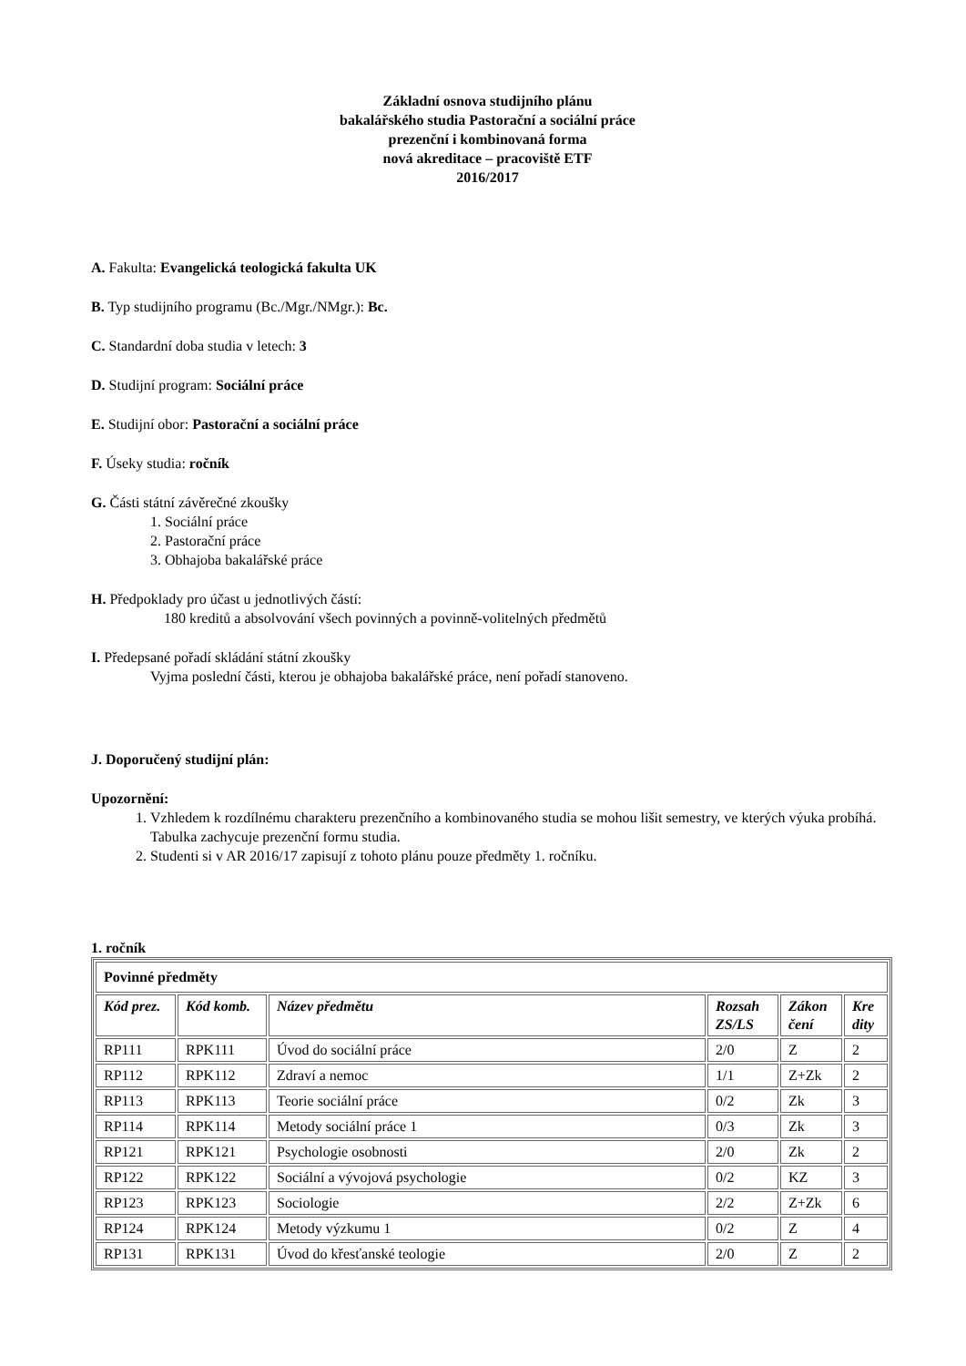Základní osnova studijního plánu
bakalářského studia Pastorační a sociální práce
prezenční i kombinovaná forma
nová akreditace – pracoviště ETF
2016/2017
A. Fakulta: Evangelická teologická fakulta UK
B. Typ studijního programu (Bc./Mgr./NMgr.): Bc.
C. Standardní doba studia v letech: 3
D. Studijní program: Sociální práce
E. Studijní obor: Pastorační a sociální práce
F. Úseky studia: ročník
G. Části státní závěrečné zkoušky
1. Sociální práce
2. Pastorační práce
3. Obhajoba bakalářské práce
H. Předpoklady pro účast u jednotlivých částí:
180 kreditů a absolvování všech povinných a povinně-volitelných předmětů
I. Předepsané pořadí skládání státní zkoušky
Vyjma poslední části, kterou je obhajoba bakalářské práce, není pořadí stanoveno.
J. Doporučený studijní plán:
Upozornění:
1. Vzhledem k rozdílnému charakteru prezenčního a kombinovaného studia se mohou lišit semestry, ve kterých výuka probíhá. Tabulka zachycuje prezenční formu studia.
2. Studenti si v AR 2016/17 zapisují z tohoto plánu pouze předměty 1. ročníku.
1. ročník
| Povinné předměty | | | | | |
| Kód prez. | Kód komb. | Název předmětu | Rozsah ZS/LS | Zákon čení | Kre dity |
| RP111 | RPK111 | Úvod do sociální práce | 2/0 | Z | 2 |
| RP112 | RPK112 | Zdraví a nemoc | 1/1 | Z+Zk | 2 |
| RP113 | RPK113 | Teorie sociální práce | 0/2 | Zk | 3 |
| RP114 | RPK114 | Metody sociální práce 1 | 0/3 | Zk | 3 |
| RP121 | RPK121 | Psychologie osobnosti | 2/0 | Zk | 2 |
| RP122 | RPK122 | Sociální a vývojová psychologie | 0/2 | KZ | 3 |
| RP123 | RPK123 | Sociologie | 2/2 | Z+Zk | 6 |
| RP124 | RPK124 | Metody výzkumu 1 | 0/2 | Z | 4 |
| RP131 | RPK131 | Úvod do křesťanské teologie | 2/0 | Z | 2 |